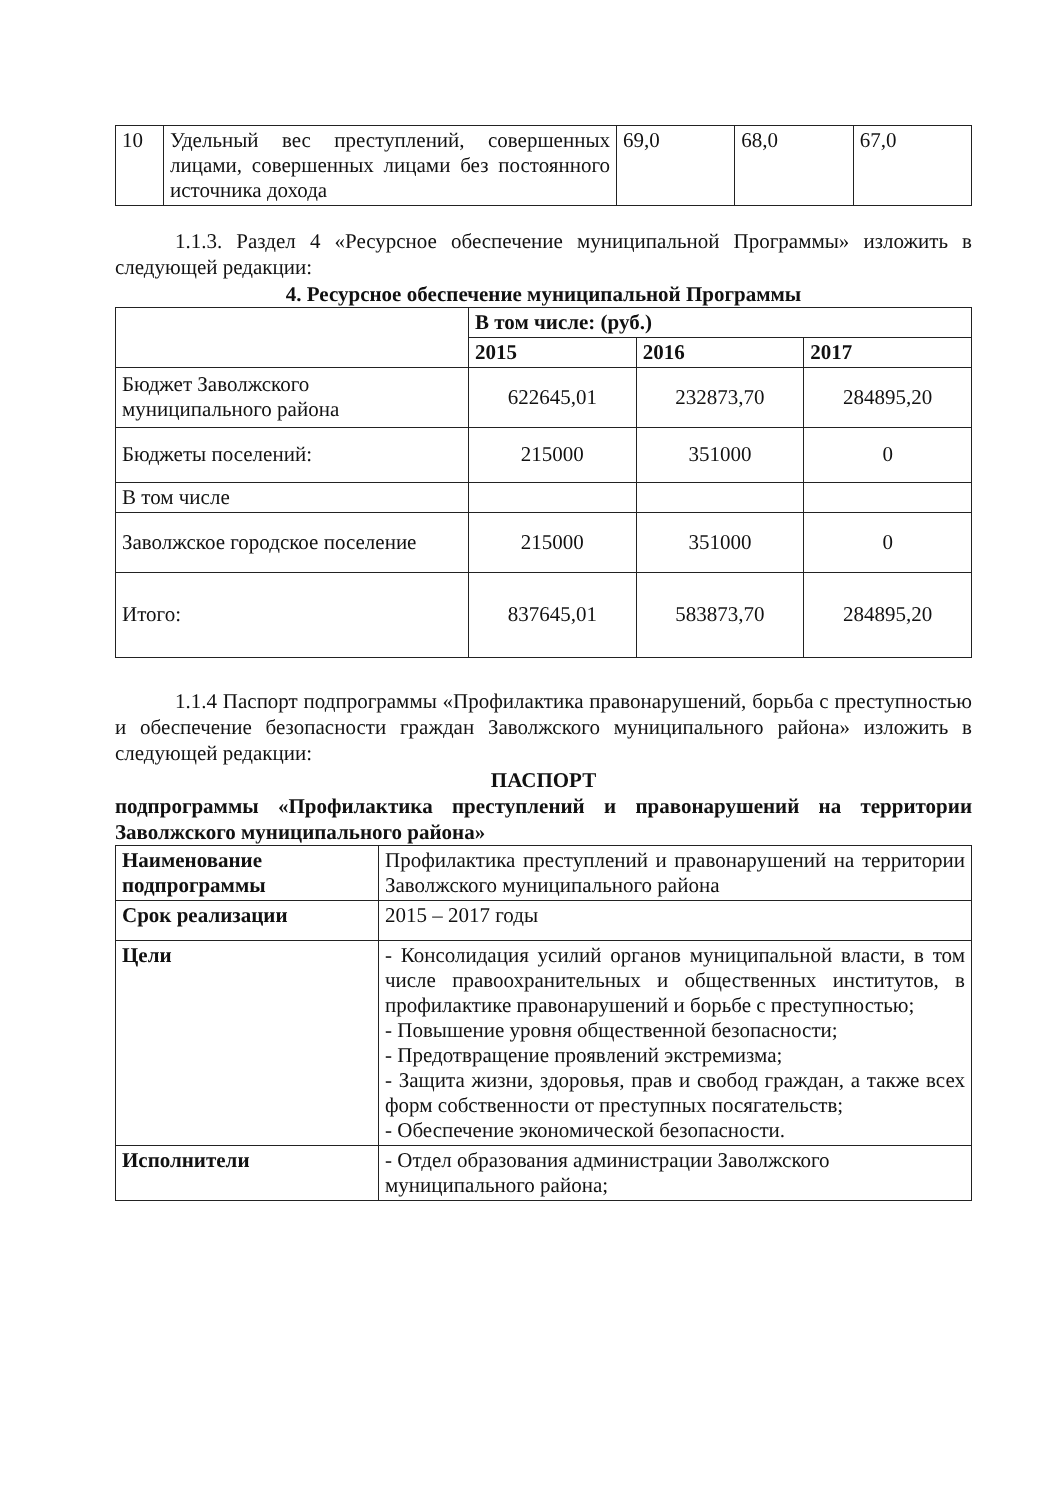| 10 | Удельный вес преступлений, совершенных лицами, совершенных лицами без постоянного источника дохода | 69,0 | 68,0 | 67,0 |
1.1.3. Раздел 4 «Ресурсное обеспечение муниципальной Программы» изложить в следующей редакции:
4. Ресурсное обеспечение муниципальной Программы
| | В том числе: (руб.) | | |
| | 2015 | 2016 | 2017 |
| Бюджет Заволжского муниципального района | 622645,01 | 232873,70 | 284895,20 |
| Бюджеты поселений: | 215000 | 351000 | 0 |
| В том числе | | | |
| Заволжское городское поселение | 215000 | 351000 | 0 |
| Итого: | 837645,01 | 583873,70 | 284895,20 |
1.1.4 Паспорт подпрограммы «Профилактика правонарушений, борьба с преступностью и обеспечение безопасности граждан Заволжского муниципального района» изложить в следующей редакции:
ПАСПОРТ
подпрограммы «Профилактика преступлений и правонарушений на территории Заволжского муниципального района»
| Наименование подпрограммы | Профилактика преступлений и правонарушений на территории Заволжского муниципального района |
| Срок реализации | 2015 – 2017 годы |
| Цели | - Консолидация усилий органов муниципальной власти, в том числе правоохранительных и общественных институтов, в профилактике правонарушений и борьбе с преступностью; - Повышение уровня общественной безопасности; - Предотвращение проявлений экстремизма; - Защита жизни, здоровья, прав и свобод граждан, а также всех форм собственности от преступных посягательств; - Обеспечение экономической безопасности. |
| Исполнители | - Отдел образования администрации Заволжского муниципального района; |